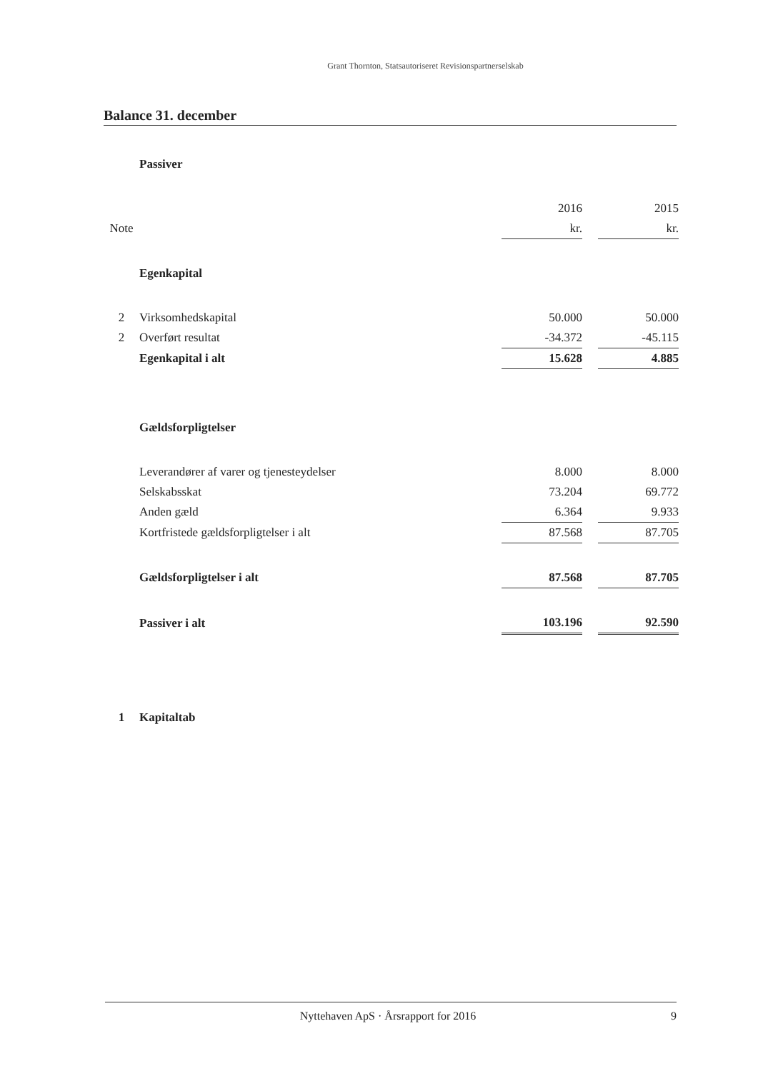Grant Thornton, Statsautoriseret Revisionspartnerselskab
Balance 31. december
| | Passiver | | | |
| | | 2016 | | 2015 |
| Note | | kr. | | kr. |
| | Egenkapital | | | |
| 2 | Virksomhedskapital | 50.000 | | 50.000 |
| 2 | Overført resultat | -34.372 | | -45.115 |
| | Egenkapital i alt | 15.628 | | 4.885 |
| | Gældsforpligtelser | | | |
| | Leverandører af varer og tjenesteydelser | 8.000 | | 8.000 |
| | Selskabsskat | 73.204 | | 69.772 |
| | Anden gæld | 6.364 | | 9.933 |
| | Kortfristede gældsforpligtelser i alt | 87.568 | | 87.705 |
| | Gældsforpligtelser i alt | 87.568 | | 87.705 |
| | Passiver i alt | 103.196 | | 92.590 |
| 1 | Kapitaltab | | | |
Nyttehaven ApS · Årsrapport for 2016 9